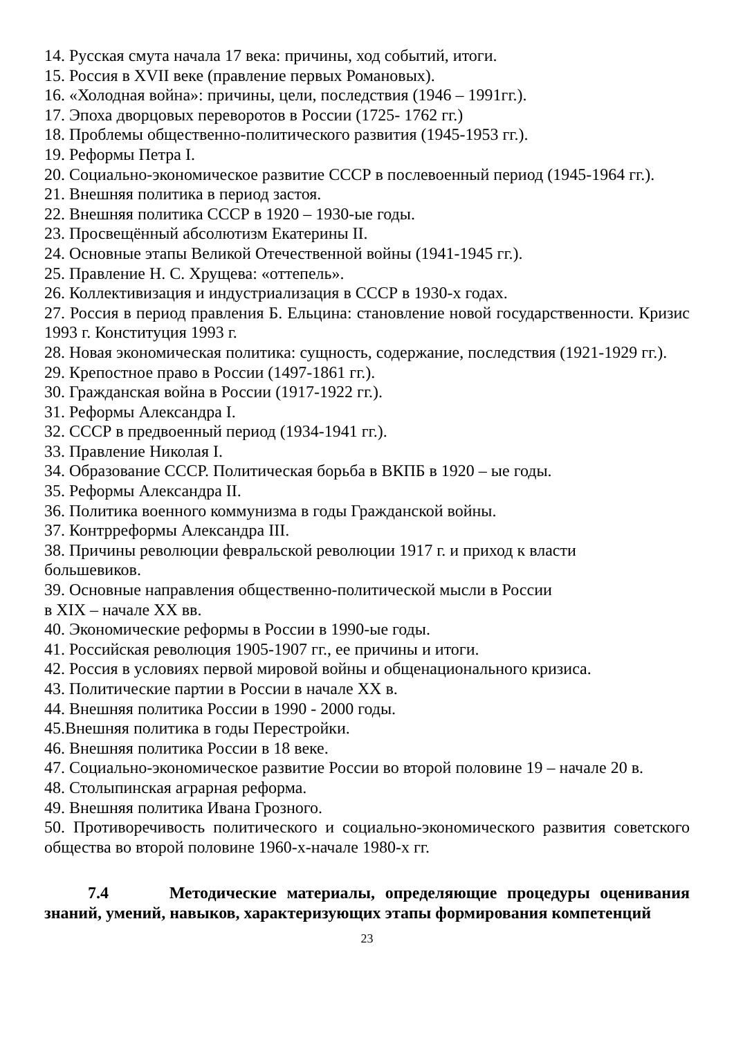14. Русская смута начала 17 века: причины, ход событий, итоги.
15. Россия в XVII веке (правление первых Романовых).
16. «Холодная война»: причины, цели, последствия (1946 – 1991гг.).
17. Эпоха дворцовых переворотов в России (1725- 1762 гг.)
18. Проблемы общественно-политического развития (1945-1953 гг.).
19. Реформы Петра I.
20. Социально-экономическое развитие СССР в послевоенный период (1945-1964 гг.).
21. Внешняя политика в период застоя.
22. Внешняя политика СССР в 1920 – 1930-ые годы.
23. Просвещённый абсолютизм Екатерины II.
24. Основные этапы Великой Отечественной войны (1941-1945 гг.).
25. Правление Н. С. Хрущева: «оттепель».
26. Коллективизация и индустриализация в СССР в 1930-х годах.
27. Россия в период правления Б. Ельцина: становление новой государственности. Кризис 1993 г. Конституция 1993 г.
28. Новая экономическая политика: сущность, содержание, последствия (1921-1929 гг.).
29. Крепостное право в России (1497-1861 гг.).
30. Гражданская война в России (1917-1922 гг.).
31. Реформы Александра I.
32. СССР в предвоенный период (1934-1941 гг.).
33. Правление Николая I.
34. Образование СССР. Политическая борьба в ВКПБ в 1920 – ые годы.
35. Реформы Александра II.
36. Политика военного коммунизма в годы Гражданской войны.
37. Контрреформы Александра III.
38. Причины революции февральской революции 1917 г. и приход к власти
большевиков.
39. Основные направления общественно-политической мысли в России
в XIX – начале XX вв.
40. Экономические реформы в России в 1990-ые годы.
41. Российская революция 1905-1907 гг., ее причины и итоги.
42. Россия в условиях первой мировой войны и общенационального кризиса.
43. Политические партии в России в начале XX в.
44. Внешняя политика России в 1990 - 2000 годы.
45.Внешняя политика в годы Перестройки.
46. Внешняя политика России в 18 веке.
47. Социально-экономическое развитие России во второй половине 19 – начале 20 в.
48. Столыпинская аграрная реформа.
49. Внешняя политика Ивана Грозного.
50. Противоречивость политического и социально-экономического развития советского общества во второй половине 1960-х-начале 1980-х гг.
7.4 Методические материалы, определяющие процедуры оценивания знаний, умений, навыков, характеризующих этапы формирования компетенций
23